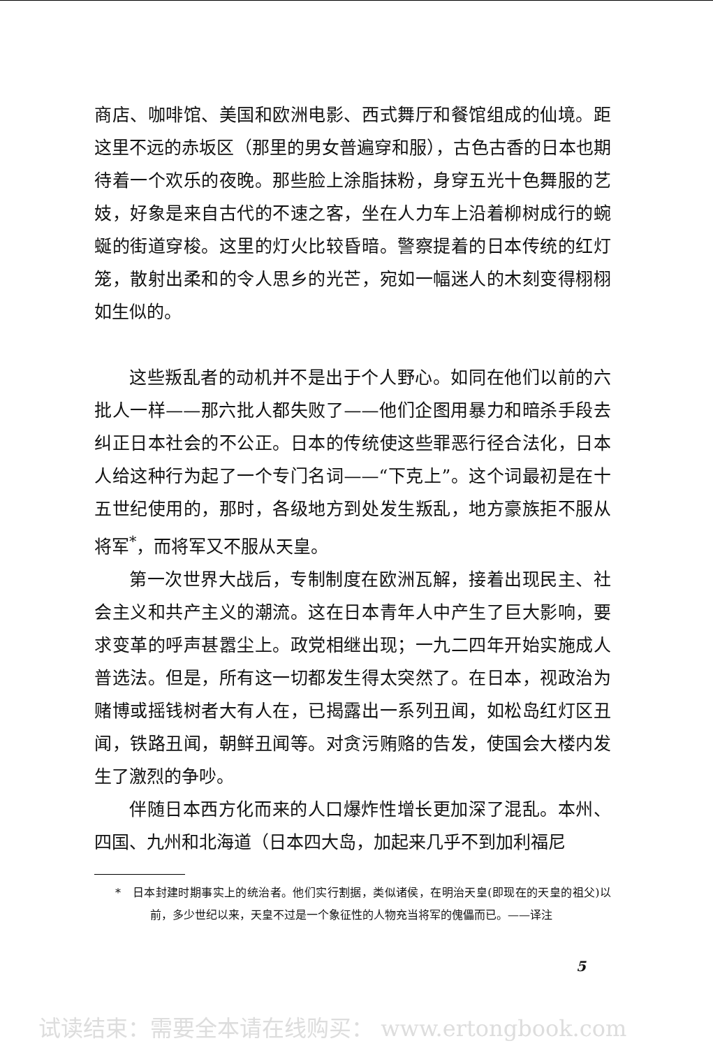商店、咖啡馆、美国和欧洲电影、西式舞厅和餐馆组成的仙境。距这里不远的赤坂区（那里的男女普遍穿和服），古色古香的日本也期待着一个欢乐的夜晚。那些脸上涂脂抹粉，身穿五光十色舞服的艺妓，好象是来自古代的不速之客，坐在人力车上沿着柳树成行的蜿蜒的街道穿梭。这里的灯火比较昏暗。警察提着的日本传统的红灯笼，散射出柔和的令人思乡的光芒，宛如一幅迷人的木刻变得栩栩如生似的。
这些叛乱者的动机并不是出于个人野心。如同在他们以前的六批人一样——那六批人都失败了——他们企图用暴力和暗杀手段去纠正日本社会的不公正。日本的传统使这些罪恶行径合法化，日本人给这种行为起了一个专门名词——“下克上”。这个词最初是在十五世纪使用的，那时，各级地方到处发生叛乱，地方豪族拒不服从将军<sup>*</sup>，而将军又不服从天皇。
第一次世界大战后，专制制度在欧洲瓦解，接着出现民主、社会主义和共产主义的潮流。这在日本青年人中产生了巨大影响，要求变革的呼声甚嚣尘上。政党相继出现；一九二四年开始实施成人普选法。但是，所有这一切都发生得太突然了。在日本，视政治为赌博或摇钱树者大有人在，已揭露出一系列丑闻，如松岛红灯区丑闻，铁路丑闻，朝鲜丑闻等。对贪污贿赂的告发，使国会大楼内发生了激烈的争吵。
伴随日本西方化而来的人口爆炸性增长更加深了混乱。本州、四国、九州和北海道（日本四大岛，加起来几乎不到加利福尼
*　日本封建时期事实上的统治者。他们实行割据，类似诸侯，在明治天皇(即现在的天皇的祖父)以前，多少世纪以来，天皇不过是一个象征性的人物充当将军的傀儡而已。——译注
5
试读结束：需要全本请在线购买： www.ertongbook.com